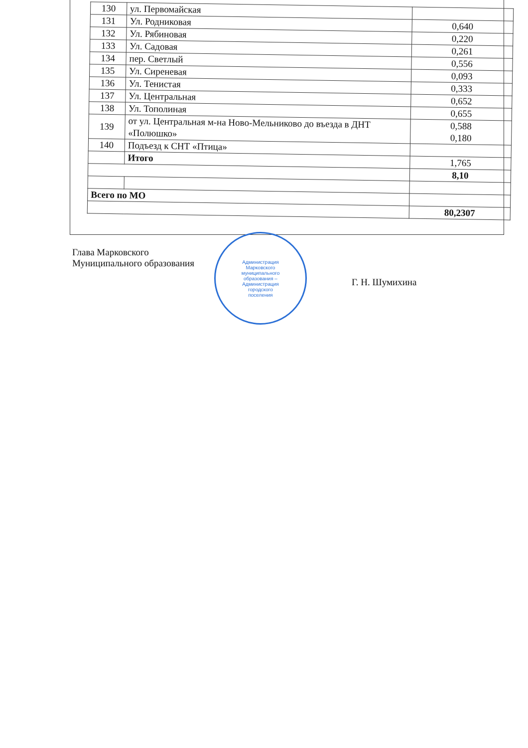| 130 | ул. Первомайская | |
| 131 | Ул. Родниковая | 0,640 |
| 132 | Ул. Рябиновая | 0,220 |
| 133 | Ул. Садовая | 0,261 |
| 134 | пер. Светлый | 0,556 |
| 135 | Ул. Сиреневая | 0,093 |
| 136 | Ул. Тенистая | 0,333 |
| 137 | Ул. Центральная | 0,652 |
| 138 | Ул. Тополиная | 0,655 |
| 139 | от ул. Центральная м-на Ново-Мельниково до въезда в ДНТ «Полюшко» | 0,588 0,180 |
| 140 | Подъезд к СНТ «Птица» | |
| | Итого | 1,765 |
| | | 8,10 |
| Всего по МО | | |
| | | 80,2307 |
Глава Марковского
Муниципального образования
Администрация
Марковского
муниципального
образования –
Администрация
городского
поселения
Г. Н. Шумихина